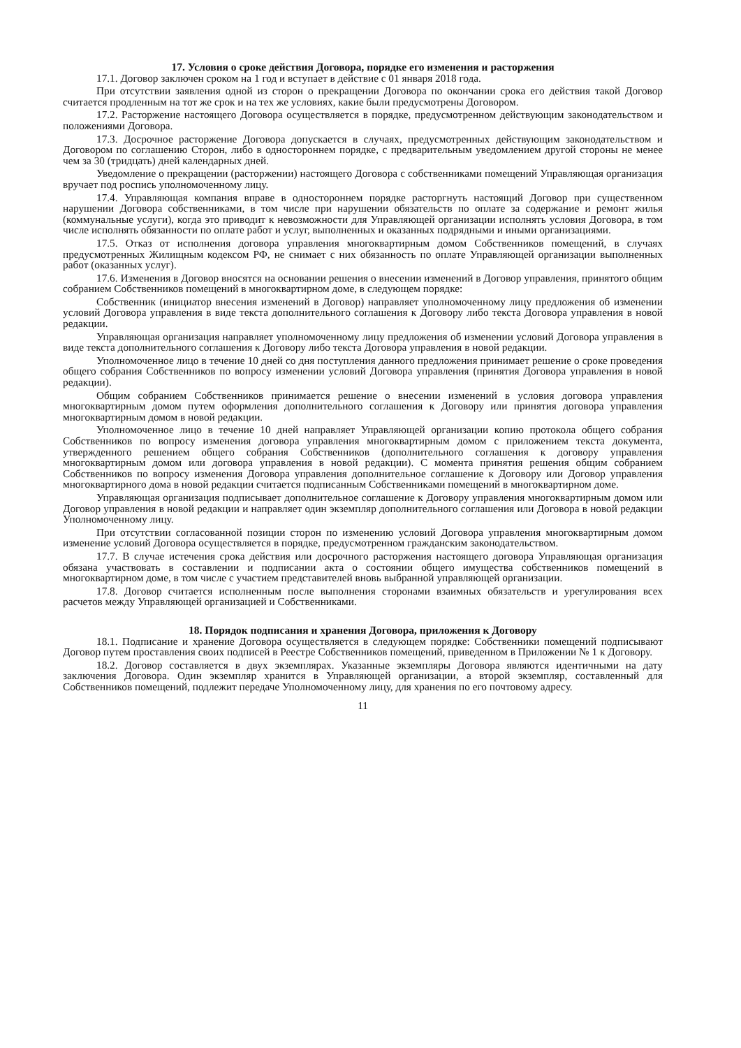17. Условия о сроке действия Договора, порядке его изменения и расторжения
17.1. Договор заключен сроком на 1 год и вступает в действие с 01 января 2018 года.
При отсутствии заявления одной из сторон о прекращении Договора по окончании срока его действия такой Договор считается продленным на тот же срок и на тех же условиях, какие были предусмотрены Договором.
17.2. Расторжение настоящего Договора осуществляется в порядке, предусмотренном действующим законодательством и положениями Договора.
17.3. Досрочное расторжение Договора допускается в случаях, предусмотренных действующим законодательством и Договором по соглашению Сторон, либо в одностороннем порядке, с предварительным уведомлением другой стороны не менее чем за 30 (тридцать) дней календарных дней.
Уведомление о прекращении (расторжении) настоящего Договора с собственниками помещений Управляющая организация вручает под роспись уполномоченному лицу.
17.4. Управляющая компания вправе в одностороннем порядке расторгнуть настоящий Договор при существенном нарушении Договора собственниками, в том числе при нарушении обязательств по оплате за содержание и ремонт жилья (коммунальные услуги), когда это приводит к невозможности для Управляющей организации исполнять условия Договора, в том числе исполнять обязанности по оплате работ и услуг, выполненных и оказанных подрядными и иными организациями.
17.5. Отказ от исполнения договора управления многоквартирным домом Собственников помещений, в случаях предусмотренных Жилищным кодексом РФ, не снимает с них обязанность по оплате Управляющей организации выполненных работ (оказанных услуг).
17.6. Изменения в Договор вносятся на основании решения о внесении изменений в Договор управления, принятого общим собранием Собственников помещений в многоквартирном доме, в следующем порядке:
Собственник (инициатор внесения изменений в Договор) направляет уполномоченному лицу предложения об изменении условий Договора управления в виде текста дополнительного соглашения к Договору либо текста Договора управления в новой редакции.
Управляющая организация направляет уполномоченному лицу предложения об изменении условий Договора управления в виде текста дополнительного соглашения к Договору либо текста Договора управления в новой редакции.
Уполномоченное лицо в течение 10 дней со дня поступления данного предложения принимает решение о сроке проведения общего собрания Собственников по вопросу изменении условий Договора управления (принятия Договора управления в новой редакции).
Общим собранием Собственников принимается решение о внесении изменений в условия договора управления многоквартирным домом путем оформления дополнительного соглашения к Договору или принятия договора управления многоквартирным домом в новой редакции.
Уполномоченное лицо в течение 10 дней направляет Управляющей организации копию протокола общего собрания Собственников по вопросу изменения договора управления многоквартирным домом с приложением текста документа, утвержденного решением общего собрания Собственников (дополнительного соглашения к договору управления многоквартирным домом или договора управления в новой редакции). С момента принятия решения общим собранием Собственников по вопросу изменения Договора управления дополнительное соглашение к Договору или Договор управления многоквартирного дома в новой редакции считается подписанным Собственниками помещений в многоквартирном доме.
Управляющая организация подписывает дополнительное соглашение к Договору управления многоквартирным домом или Договор управления в новой редакции и направляет один экземпляр дополнительного соглашения или Договора в новой редакции Уполномоченному лицу.
При отсутствии согласованной позиции сторон по изменению условий Договора управления многоквартирным домом изменение условий Договора осуществляется в порядке, предусмотренном гражданским законодательством.
17.7. В случае истечения срока действия или досрочного расторжения настоящего договора Управляющая организация обязана участвовать в составлении и подписании акта о состоянии общего имущества собственников помещений в многоквартирном доме, в том числе с участием представителей вновь выбранной управляющей организации.
17.8. Договор считается исполненным после выполнения сторонами взаимных обязательств и урегулирования всех расчетов между Управляющей организацией и Собственниками.
18. Порядок подписания и хранения Договора, приложения к Договору
18.1. Подписание и хранение Договора осуществляется в следующем порядке: Собственники помещений подписывают Договор путем проставления своих подписей в Реестре Собственников помещений, приведенном в Приложении № 1 к Договору.
18.2. Договор составляется в двух экземплярах. Указанные экземпляры Договора являются идентичными на дату заключения Договора. Один экземпляр хранится в Управляющей организации, а второй экземпляр, составленный для Собственников помещений, подлежит передаче Уполномоченному лицу, для хранения по его почтовому адресу.
11